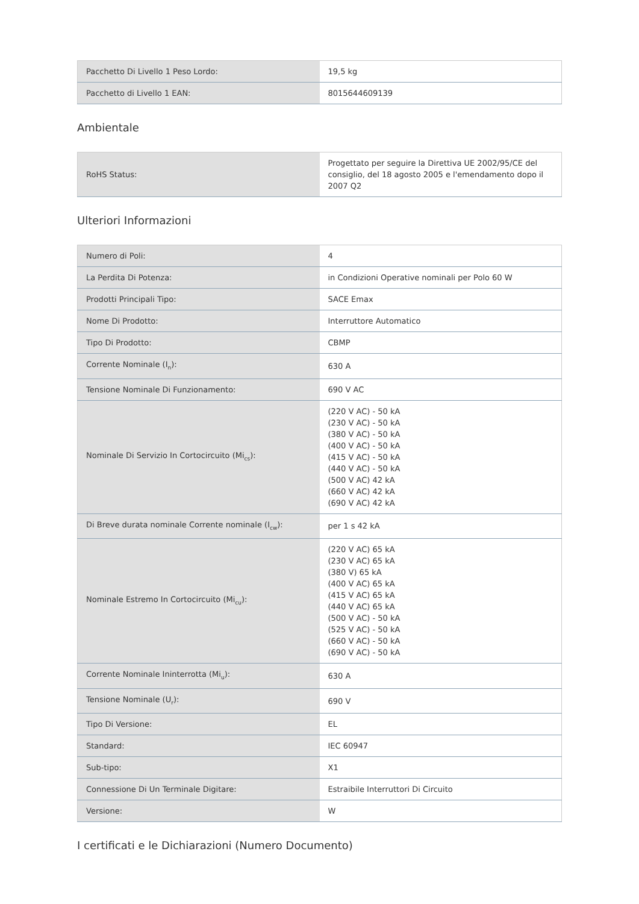| Pacchetto Di Livello 1 Peso Lordo: | 19,5 kg |
| Pacchetto di Livello 1 EAN: | 8015644609139 |
Ambientale
| RoHS Status: | Progettato per seguire la Direttiva UE 2002/95/CE del consiglio, del 18 agosto 2005 e l'emendamento dopo il 2007 Q2 |
Ulteriori Informazioni
| Numero di Poli: | 4 |
| La Perdita Di Potenza: | in Condizioni Operative nominali per Polo 60 W |
| Prodotti Principali Tipo: | SACE Emax |
| Nome Di Prodotto: | Interruttore Automatico |
| Tipo Di Prodotto: | CBMP |
| Corrente Nominale (I<sub>n</sub>): | 630 A |
| Tensione Nominale Di Funzionamento: | 690 V AC |
| Nominale Di Servizio In Cortocircuito (Mi<sub>cs</sub>): | (220 V AC) - 50 kA (230 V AC) - 50 kA (380 V AC) - 50 kA (400 V AC) - 50 kA (415 V AC) - 50 kA (440 V AC) - 50 kA (500 V AC) 42 kA (660 V AC) 42 kA (690 V AC) 42 kA |
| Di Breve durata nominale Corrente nominale (I<sub>cw</sub>): | per 1 s 42 kA |
| Nominale Estremo In Cortocircuito (Mi<sub>cu</sub>): | (220 V AC) 65 kA (230 V AC) 65 kA (380 V) 65 kA (400 V AC) 65 kA (415 V AC) 65 kA (440 V AC) 65 kA (500 V AC) - 50 kA (525 V AC) - 50 kA (660 V AC) - 50 kA (690 V AC) - 50 kA |
| Corrente Nominale Ininterrotta (Mi<sub>u</sub>): | 630 A |
| Tensione Nominale (U<sub>r</sub>): | 690 V |
| Tipo Di Versione: | EL |
| Standard: | IEC 60947 |
| Sub-tipo: | X1 |
| Connessione Di Un Terminale Digitare: | Estraibile Interruttori Di Circuito |
| Versione: | W |
I certificati e le Dichiarazioni (Numero Documento)